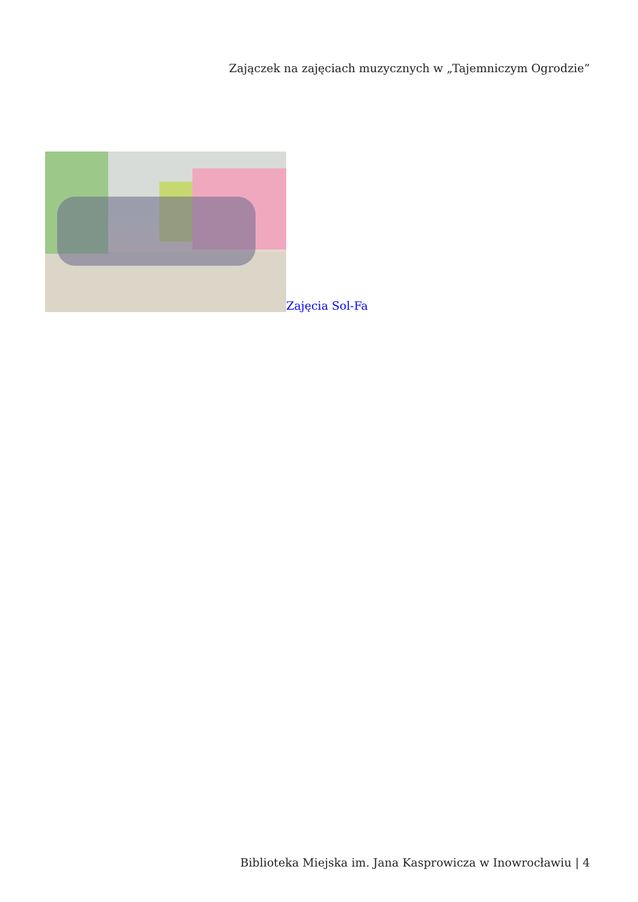Zajączek na zajęciach muzycznych w „Tajemniczym Ogrodzie”
Zajęcia Sol-Fa
Biblioteka Miejska im. Jana Kasprowicza w Inowrocławiu | 4